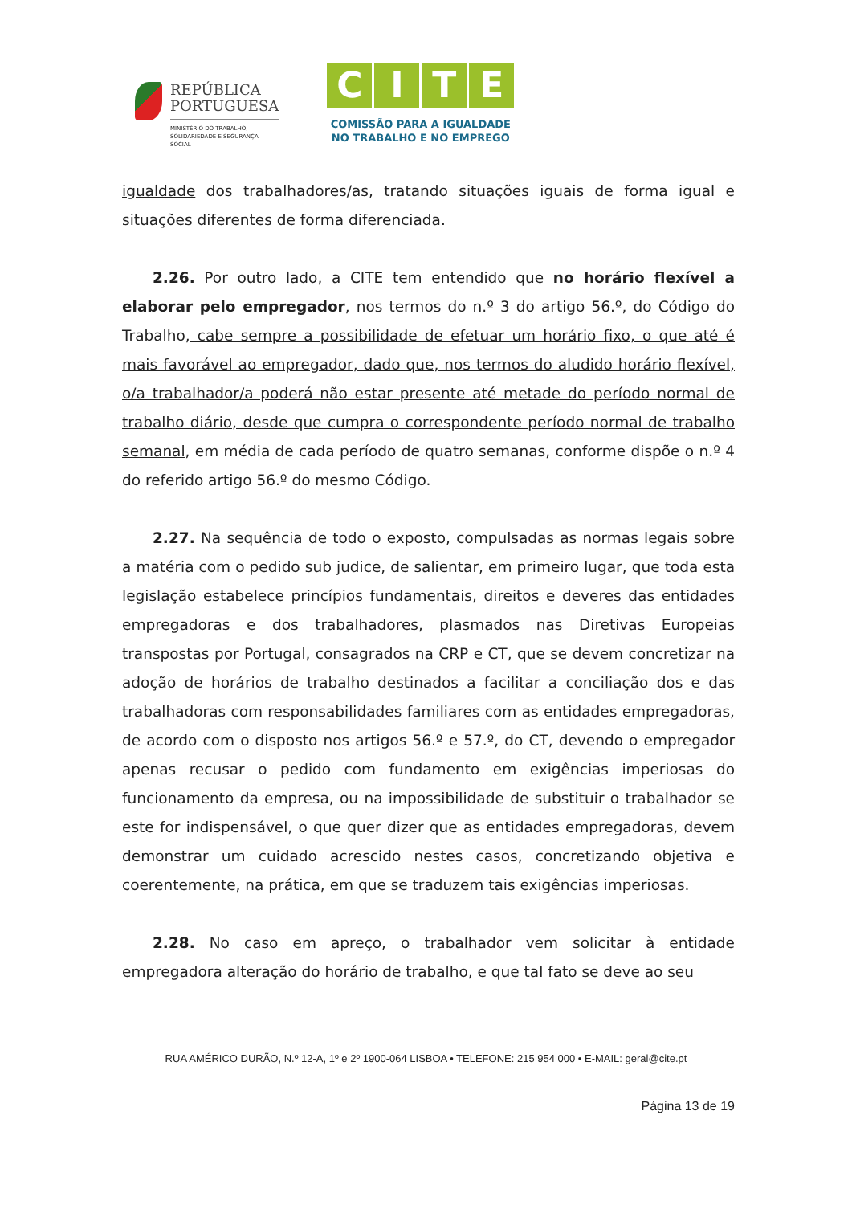REPÚBLICA
PORTUGUESA
MINISTÉRIO DO TRABALHO,
SOLIDARIEDADE E SEGURANÇA
SOCIAL
CITE
COMISSÃO PARA A IGUALDADE
NO TRABALHO E NO EMPREGO
igualdade dos trabalhadores/as, tratando situações iguais de forma igual e situações diferentes de forma diferenciada.
2.26. Por outro lado, a CITE tem entendido que no horário flexível a elaborar pelo empregador, nos termos do n.º 3 do artigo 56.º, do Código do Trabalho, cabe sempre a possibilidade de efetuar um horário fixo, o que até é mais favorável ao empregador, dado que, nos termos do aludido horário flexível, o/a trabalhador/a poderá não estar presente até metade do período normal de trabalho diário, desde que cumpra o correspondente período normal de trabalho semanal, em média de cada período de quatro semanas, conforme dispõe o n.º 4 do referido artigo 56.º do mesmo Código.
2.27. Na sequência de todo o exposto, compulsadas as normas legais sobre a matéria com o pedido sub judice, de salientar, em primeiro lugar, que toda esta legislação estabelece princípios fundamentais, direitos e deveres das entidades empregadoras e dos trabalhadores, plasmados nas Diretivas Europeias transpostas por Portugal, consagrados na CRP e CT, que se devem concretizar na adoção de horários de trabalho destinados a facilitar a conciliação dos e das trabalhadoras com responsabilidades familiares com as entidades empregadoras, de acordo com o disposto nos artigos 56.º e 57.º, do CT, devendo o empregador apenas recusar o pedido com fundamento em exigências imperiosas do funcionamento da empresa, ou na impossibilidade de substituir o trabalhador se este for indispensável, o que quer dizer que as entidades empregadoras, devem demonstrar um cuidado acrescido nestes casos, concretizando objetiva e coerentemente, na prática, em que se traduzem tais exigências imperiosas.
2.28. No caso em apreço, o trabalhador vem solicitar à entidade empregadora alteração do horário de trabalho, e que tal fato se deve ao seu
RUA AMÉRICO DURÃO, N.º 12-A, 1º e 2º 1900-064 LISBOA • TELEFONE: 215 954 000 • E-MAIL: geral@cite.pt
Página 13 de 19